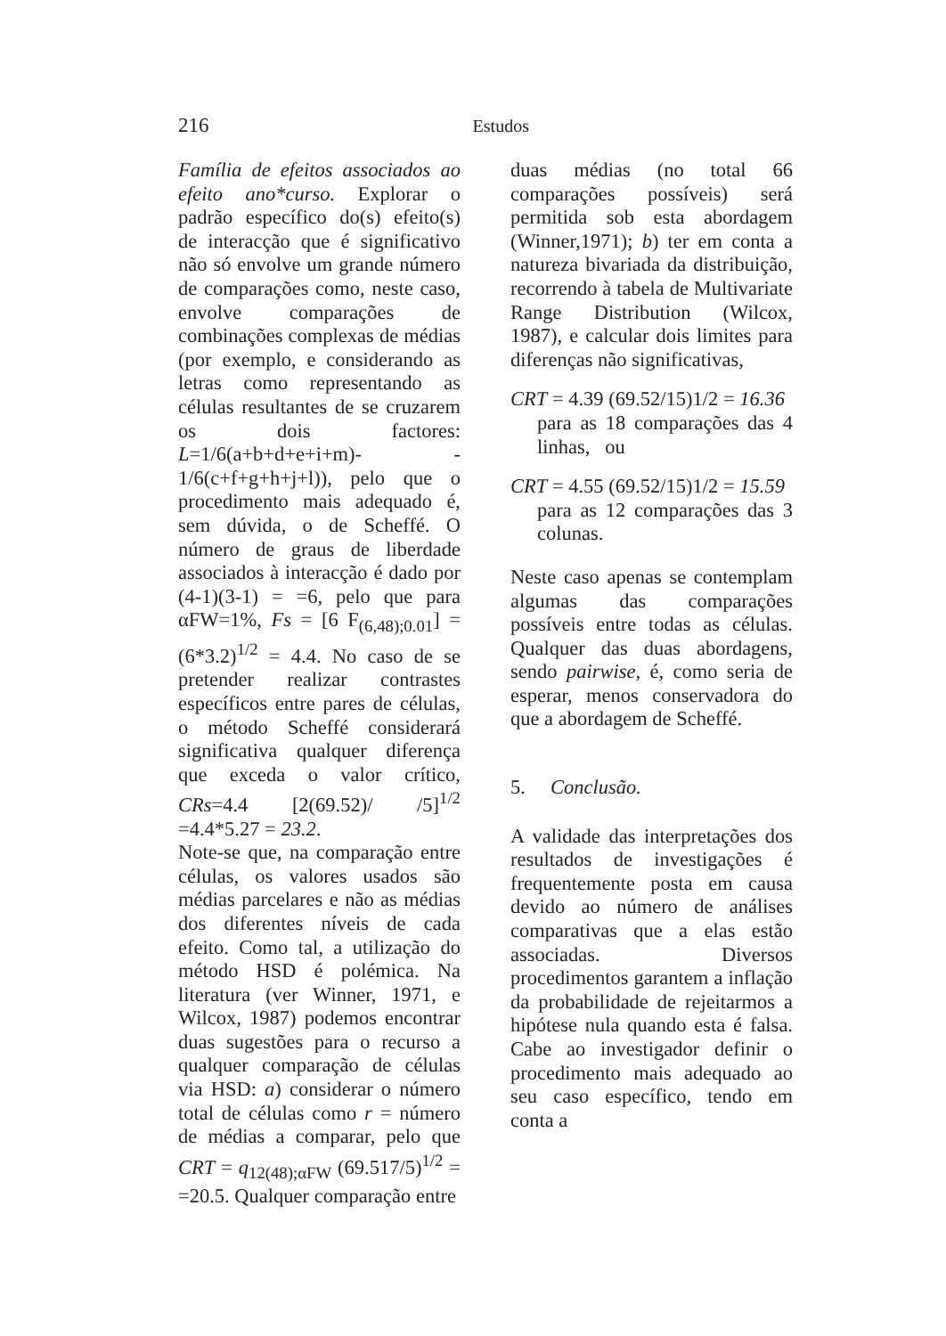216 Estudos
Família de efeitos associados ao efeito ano*curso. Explorar o padrão específico do(s) efeito(s) de interacção que é significativo não só envolve um grande número de comparações como, neste caso, envolve comparações de combinações complexas de médias (por exemplo, e considerando as letras como representando as células resultantes de se cruzarem os dois factores: L=1/6(a+b+d+e+i+m)- - 1/6(c+f+g+h+j+l)), pelo que o procedimento mais adequado é, sem dúvida, o de Scheffé. O número de graus de liberdade associados à interacção é dado por (4-1)(3-1) = =6, pelo que para αFW=1%, Fs = [6 F<sub>(6,48);0.01</sub>] = (6*3.2)<sup>1/2</sup> = 4.4. No caso de se pretender realizar contrastes específicos entre pares de células, o método Scheffé considerará significativa qualquer diferença que exceda o valor crítico, CRs=4.4 [2(69.52)/ /5]<sup>1/2</sup> =4.4*5.27 = 23.2.
Note-se que, na comparação entre células, os valores usados são médias parcelares e não as médias dos diferentes níveis de cada efeito. Como tal, a utilização do método HSD é polémica. Na literatura (ver Winner, 1971, e Wilcox, 1987) podemos encontrar duas sugestões para o recurso a qualquer comparação de células via HSD: a) considerar o número total de células como r = número de médias a comparar, pelo que CRT = q<sub>12(48);αFW</sub> (69.517/5)<sup>1/2</sup> = =20.5. Qualquer comparação entre
duas médias (no total 66 comparações possíveis) será permitida sob esta abordagem (Winner,1971); b) ter em conta a natureza bivariada da distribuição, recorrendo à tabela de Multivariate Range Distribution (Wilcox, 1987), e calcular dois limites para diferenças não significativas,
CRT = 4.39 (69.52/15)1/2 = 16.36
para as 18 comparações das 4 linhas, ou
CRT = 4.55 (69.52/15)1/2 = 15.59
para as 12 comparações das 3 colunas.
Neste caso apenas se contemplam algumas das comparações possíveis entre todas as células. Qualquer das duas abordagens, sendo pairwise, é, como seria de esperar, menos conservadora do que a abordagem de Scheffé.
5. Conclusão.
A validade das interpretações dos resultados de investigações é frequentemente posta em causa devido ao número de análises comparativas que a elas estão associadas. Diversos procedimentos garantem a inflação da probabilidade de rejeitarmos a hipótese nula quando esta é falsa. Cabe ao investigador definir o procedimento mais adequado ao seu caso específico, tendo em conta a